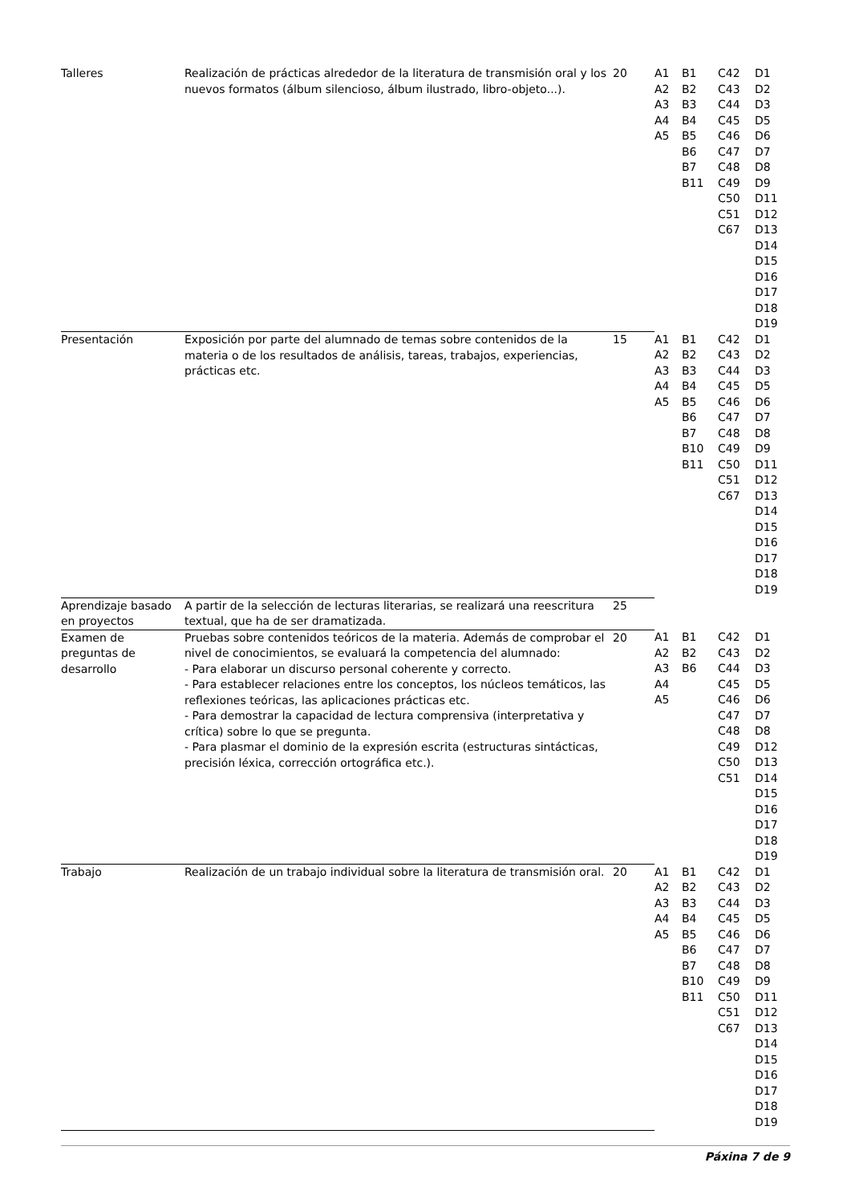| Talleres | Realización de prácticas alrededor de la literatura de transmisión oral y los nuevos formatos (álbum silencioso, álbum ilustrado, libro-objeto...). | 20 | A1 A2 A3 A4 A5 | B1 B2 B3 B4 B5 B6 B7 B11 | C42 C43 C44 C45 C46 C47 C48 C49 C50 C51 C67 | D1 D2 D3 D5 D6 D7 D8 D9 D11 D12 D13 D14 D15 D16 D17 D18 D19 |
| Presentación | Exposición por parte del alumnado de temas sobre contenidos de la materia o de los resultados de análisis, tareas, trabajos, experiencias, prácticas etc. | 15 | A1 A2 A3 A4 A5 | B1 B2 B3 B4 B5 B6 B7 B10 B11 | C42 C43 C44 C45 C46 C47 C48 C49 C50 C51 C67 | D1 D2 D3 D5 D6 D7 D8 D9 D11 D12 D13 D14 D15 D16 D17 D18 D19 |
| Aprendizaje basado en proyectos | A partir de la selección de lecturas literarias, se realizará una reescritura textual, que ha de ser dramatizada. | 25 | | | | |
| Examen de preguntas de desarrollo | Pruebas sobre contenidos teóricos de la materia. Además de comprobar el nivel de conocimientos, se evaluará la competencia del alumnado: - Para elaborar un discurso personal coherente y correcto. - Para establecer relaciones entre los conceptos, los núcleos temáticos, las reflexiones teóricas, las aplicaciones prácticas etc. - Para demostrar la capacidad de lectura comprensiva (interpretativa y crítica) sobre lo que se pregunta. - Para plasmar el dominio de la expresión escrita (estructuras sintácticas, precisión léxica, corrección ortográfica etc.). | 20 | A1 A2 A3 A4 A5 | B1 B2 B6 | C42 C43 C44 C45 C46 C47 C48 C49 C50 C51 | D1 D2 D3 D5 D6 D7 D8 D12 D13 D14 D15 D16 D17 D18 D19 |
| Trabajo | Realización de un trabajo individual sobre la literatura de transmisión oral. | 20 | A1 A2 A3 A4 A5 | B1 B2 B3 B4 B5 B6 B7 B10 B11 | C42 C43 C44 C45 C46 C47 C48 C49 C50 C51 C67 | D1 D2 D3 D5 D6 D7 D8 D9 D11 D12 D13 D14 D15 D16 D17 D18 D19 |
Páxina 7 de 9